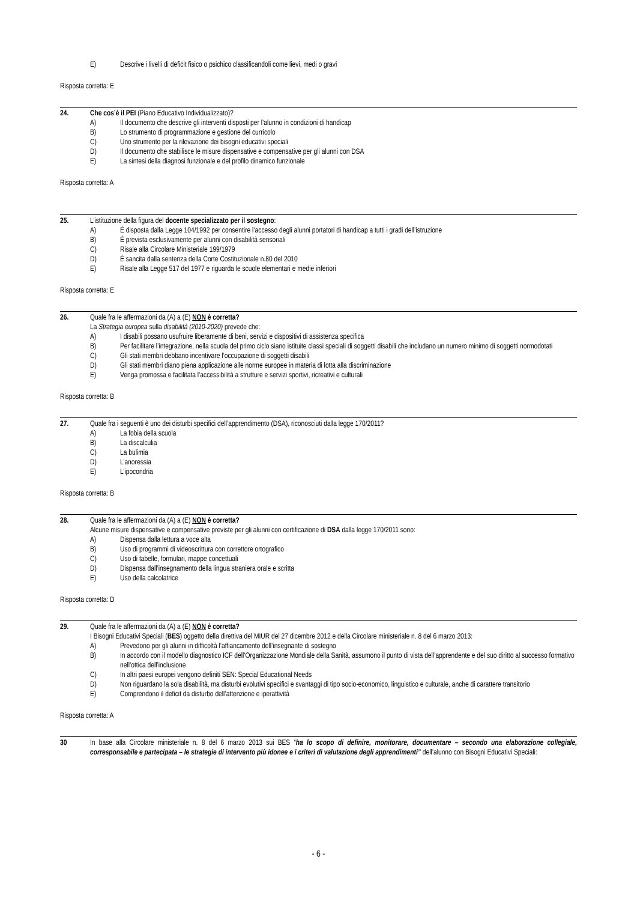E) Descrive i livelli di deficit fisico o psichico classificandoli come lievi, medi o gravi
Risposta corretta: E
24. Che cos’è il PEI (Piano Educativo Individualizzato)?
A) Il documento che descrive gli interventi disposti per l’alunno in condizioni di handicap
B) Lo strumento di programmazione e gestione del curricolo
C) Uno strumento per la rilevazione dei bisogni educativi speciali
D) Il documento che stabilisce le misure dispensative e compensative per gli alunni con DSA
E) La sintesi della diagnosi funzionale e del profilo dinamico funzionale
Risposta corretta: A
25. L’istituzione della figura del docente specializzato per il sostegno:
A) È disposta dalla Legge 104/1992 per consentire l’accesso degli alunni portatori di handicap a tutti i gradi dell’istruzione
B) È prevista esclusivamente per alunni con disabilità sensoriali
C) Risale alla Circolare Ministeriale 199/1979
D) È sancita dalla sentenza della Corte Costituzionale n.80 del 2010
E) Risale alla Legge 517 del 1977 e riguarda le scuole elementari e medie inferiori
Risposta corretta: E
26. Quale fra le affermazioni da (A) a (E) NON è corretta?
La Strategia europea sulla disabilità (2010-2020) prevede che:
A) I disabili possano usufruire liberamente di beni, servizi e dispositivi di assistenza specifica
B) Per facilitare l’integrazione, nella scuola del primo ciclo siano istituite classi speciali di soggetti disabili che includano un numero minimo di soggetti normodotati
C) Gli stati membri debbano incentivare l’occupazione di soggetti disabili
D) Gli stati membri diano piena applicazione alle norme europee in materia di lotta alla discriminazione
E) Venga promossa e facilitata l’accessibilità a strutture e servizi sportivi, ricreativi e culturali
Risposta corretta: B
27. Quale fra i seguenti è uno dei disturbi specifici dell’apprendimento (DSA), riconosciuti dalla legge 170/2011?
A) La fobia della scuola
B) La discalculia
C) La bulimia
D) L’anoressia
E) L’ipocondria
Risposta corretta: B
28. Quale fra le affermazioni da (A) a (E) NON è corretta?
Alcune misure dispensative e compensative previste per gli alunni con certificazione di DSA dalla legge 170/2011 sono:
A) Dispensa dalla lettura a voce alta
B) Uso di programmi di videoscrittura con correttore ortografico
C) Uso di tabelle, formulari, mappe concettuali
D) Dispensa dall’insegnamento della lingua straniera orale e scritta
E) Uso della calcolatrice
Risposta corretta: D
29. Quale fra le affermazioni da (A) a (E) NON è corretta?
I Bisogni Educativi Speciali (BES) oggetto della direttiva del MIUR del 27 dicembre 2012 e della Circolare ministeriale n. 8 del 6 marzo 2013:
A) Prevedono per gli alunni in difficoltà l’affiancamento dell’insegnante di sostegno
B) In accordo con il modello diagnostico ICF dell’Organizzazione Mondiale della Sanità, assumono il punto di vista dell’apprendente e del suo diritto al successo formativo nell’ottica dell’inclusione
C) In altri paesi europei vengono definiti SEN: Special Educational Needs
D) Non riguardano la sola disabilità, ma disturbi evolutivi specifici e svantaggi di tipo socio-economico, linguistico e culturale, anche di carattere transitorio
E) Comprendono il deficit da disturbo dell’attenzione e iperattività
Risposta corretta: A
30 In base alla Circolare ministeriale n. 8 del 6 marzo 2013 sui BES “ha lo scopo di definire, monitorare, documentare – secondo una elaborazione collegiale, corresponsabile e partecipata – le strategie di intervento più idonee e i criteri di valutazione degli apprendimenti” dell’alunno con Bisogni Educativi Speciali:
- 6 -